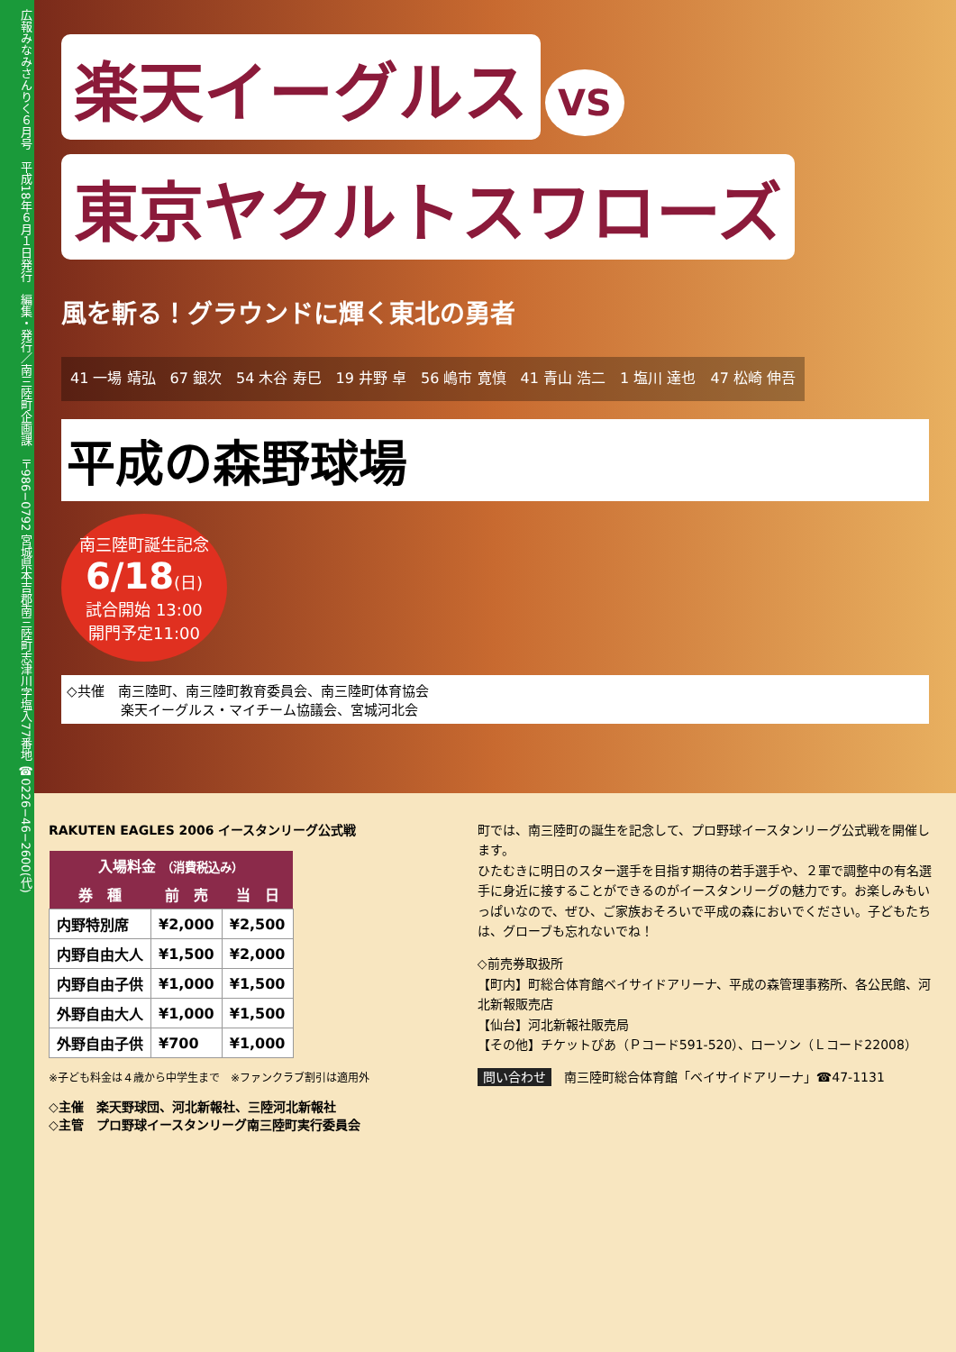広報みなみさんりく６月号　平成18年６月１日発行　編集・発行／南三陸町企画課　〒986−0792 宮城県本吉郡南三陸町志津川字塩入77番地 ☎0226−46−2600(代)
楽天イーグルス
VS
東京ヤクルトスワローズ
風を斬る！グラウンドに輝く東北の勇者
41 一場 靖弘　67 銀次　54 木谷 寿巳　19 井野 卓　56 嶋市 寛慎　41 青山 浩二　1 塩川 達也　47 松崎 伸吾
平成の森野球場
南三陸町誕生記念
6/18(日)
試合開始 13:00
開門予定11:00
◇共催　南三陸町、南三陸町教育委員会、南三陸町体育協会
　　　　楽天イーグルス・マイチーム協議会、宮城河北会
RAKUTEN EAGLES 2006 イースタンリーグ公式戦
| 入場料金 （消費税込み） | | |
| --- | --- | --- |
| 券 種 | 前 売 | 当 日 |
| 内野特別席 | ¥2,000 | ¥2,500 |
| 内野自由大人 | ¥1,500 | ¥2,000 |
| 内野自由子供 | ¥1,000 | ¥1,500 |
| 外野自由大人 | ¥1,000 | ¥1,500 |
| 外野自由子供 | ¥700 | ¥1,000 |
※子ども料金は４歳から中学生まで　※ファンクラブ割引は適用外
◇主催　楽天野球団、河北新報社、三陸河北新報社
◇主管　プロ野球イースタンリーグ南三陸町実行委員会
町では、南三陸町の誕生を記念して、プロ野球イースタンリーグ公式戦を開催します。
ひたむきに明日のスター選手を目指す期待の若手選手や、２軍で調整中の有名選手に身近に接することができるのがイースタンリーグの魅力です。お楽しみもいっぱいなので、ぜひ、ご家族おそろいで平成の森においでください。子どもたちは、グローブも忘れないでね！
◇前売券取扱所
【町内】町総合体育館ベイサイドアリーナ、平成の森管理事務所、各公民館、河北新報販売店
【仙台】河北新報社販売局
【その他】チケットぴあ（Ｐコード591-520）、ローソン（Ｌコード22008）
問い合わせ　南三陸町総合体育館「ベイサイドアリーナ」☎47-1131